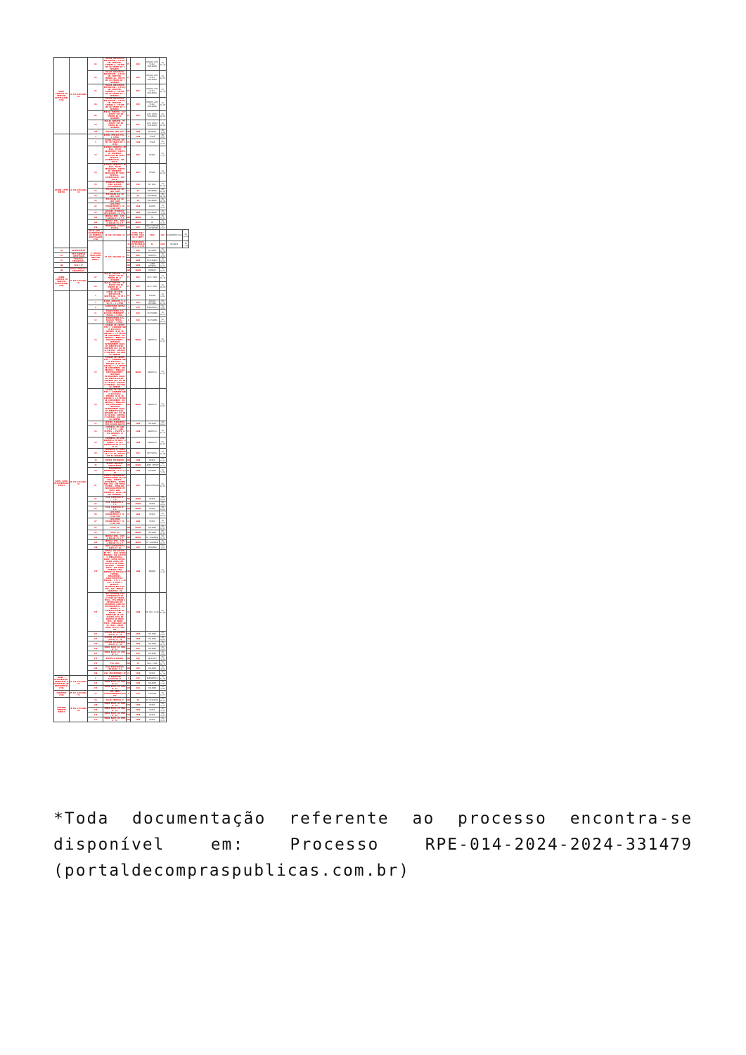| DAMIL COMERCIO DE PRODUTOS HOSPITALARES LTDA | 27.256.869/0001-08 | 63 | FRALDA GERIÁTRICA DESCARTÁVEL, C/FLOC-GEL PROTETOR, TAMANHO G. PACOTE COM NO MÍNIMO DE 7 UNIDADES. | PC | 900 | SENIOR LIFE PLUS/ FRALDASUL | R$ 11,20 | | |
| | | 64 | FRALDA GERIÁTRICA DESCARTÁVEL, C/FLOC-GEL PROTETOR, TAMANHO GG. PACOTE COM NO MÍNIMO DE 7 UNIDADES | PC | 900 | SENIOR LIFE PLUS/ FRALDASUL | R$ 11,50 | | |
| | | 65 | FRALDA GERIÁTRICA DESCARTÁVEL, C/FLOC-GEL PROTETOR, TAMANHO M. PACOTE COM NO MÍNIMO DE 7 UNIDADES. | PC | 600 | SENIOR LIFE PLUS/ FRALDASUL | R$ 11,10 | | |
| | | 66 | FRALDA GERIÁTRICA DESCARTÁVEL, C/FLOC-GEL PROTETOR, TAMANHO P. PACOTE COM NO MÍNIMO DE 7 UNIDADES. | PC | 300 | SENIOR LIFE PLUS/ FRALDASUL | R$ 11,00 | | |
| | | 68 | FRALDA INFANTIL "GG" - PACOTE COM NO MÍNIMO DE 12 UNIDADES | PC | 600 | LIFE KIDS/ FRALDASUL | R$ 10,69 | | |
| | | 70 | FRALDA INFANTIL "P" - PACOTE COM NO MÍNIMO DE 12 UNIDADES | PC | 600 | LIFE KIDS/ FRALDASUL | R$ 10,60 | | |
| | | 107 | MASCARA PFF2 N95 | UND | 2500 | NUTRIEX | R$ 1,20 | | |
| DAYANE LEITE DANTAS | 11.789.078/0001-43 | 4 | ÁLCOOL ETÍLICO 70% - 1 LITRO | L | 7200 | ITAJÁ | R$ 4,97 | | |
| | | 5 | ÁLCOOL ETÍLICO GEL 70% EM FRASCO DE 1 LITRO | FR | 7200 | ITAJÁ | R$ 9,15 | | |
| | | 19 | ALGODÃO HIDRÓFILO EM ROLO, MACIO ABSORVENTE, ISENTO DE IMPUREZAS ENVOLVIDO EM PAPEL ESPECIAL, INTERFOLHADO, COM 250 G. | UND | 800 | NÉVOA | R$ 7,76 | | |
| | | 20 | ALGODÃO HIDRÓFILO EM ROLO, MACIO ABSORVENTE, ISENTO DE IMPUREZAS ENVOLVIDO EM PAPEL ESPECIAL, INTERFOLHADO, COM 500 G. | UND | 800 | NÉVOA | R$ 12,50 | | |
| | | 23 | APARELHO MONITOR PARA GLICOSE (GLICOSÍMETRO) | KIT | 240 | ON CALL | R$ 23,93 | | |
| | | 57 | FIO NYLON 2-0 AG CORT 30MM | CX | 36 | SUPERMEDY | R$ 19,99 | | |
| | | 58 | FIO NYLON 3-0 AG CORT 30MM | CX | 36 | SUPERMEDY | R$ 19,99 | | |
| | | 59 | FIO NYLON 4-0 AG CORT 30MM | CX | 36 | SUPERMEDY | R$ 19,99 | | |
| | | 85 | LUVA PARA PROCEDIMENTO G CX C/100 UND | CX | 4800 | OLIMED | R$ 9,89 | | |
| | | 98 | MÁSCARA CIRÚRGICA DESCARTÁVEL CX C/50 | CX | 1605 | SUPERMEDY | R$ 3,20 | | |
| | | 103 | SERINGA DESC. 03ML C/AGULHA 25 X 5,5 | UND | 40000 | SR | R$ 0,14 | | |
| | | 104 | SERINGA DESC. 05ML C/AGULHA 25 X 7 | UND | 40000 | SR | R$ 0,17 | | |
| | | 156 | TERMÔMETRO CLÍNICO DIGITAL | UND | 200 | MEDLEVENSOHN / SUPERMEDY | R$ 8,65 | | |
| | | DELTA SHOP - DISTRIBUIDORA DE PRODUTOS HOSPITALARES LTDA | 19.326.524/0001-13 | 173 | PAPEL PARA ELETRO (ECG) 80 X 30MTS | ROLO | 600 | TECNOPRINT/ECG | R$ 20,62 |
| | | F. HELTON CAVALCANTE MONTEIRO EIRELI | 07.655.289/0001-54 | 49 | ESPARADRAPO ANTIALÉRGICO 10 X 4,5 CM | RL | 2400 | MISSNER | R$ 5,80 |
| 56 | ESTETOSCÓPIO | | | UND | 180 | ACCUMED | R$ 24,50 | | |
| 61 | FITA ADESIVA HOSPITALAR | | | RL | 600 | EUROCELL | R$ 4,00 | | |
| 91 | ESPÁTULA DESCARTÁVEL | | | UND | 6000 | DESCARBOX | R$ 0,08 | | |
| 106 | SCALP 27 | | | UND | 3000 | LABOR IMPORTS | R$ 0,21 | | |
| 158 | TOUCA CIRÚRGICA DESCARTÁVEL | | | UND | 12000 | EMBRAST | R$ 0,07 | | |
| KAREN COMERCIO DE PRODUTOS HOSPITALARES LTDA | 41.836.567/0001-03 | 67 | FRALDA INFANTIL "G" - PACOTE COM NO MÍNIMO DE 12 UNIDADES | PC | 900 | LIFE KIDS | R$ 10,19 | | |
| | | 69 | FRALDA INFANTIL "M" - PACOTE COM NO MÍNIMO DE 12 UNIDADES | PC | 900 | LIFE KIDS | R$ 10,09 | | |
| NATAL CLEAN DISTRIBUIDORA EIRELI | 45.377.392/0001-91 | 2 | LENÇOL DE PAPEL DESCARTÁVEL HOSPITALAR, 50 CM X 50 MTS | RL | 600 | SERIDO | R$ 8,02 | | |
| | | 3 | ÁLCOOL ABSOLUTO P.A. 99,7% - 1 LITRO | L | 480 | JALLES MACHADO | R$ 17,34 | | |
| | | 8 | CLOREXIDINA AQUOSA 20% | L | 240 | RIOQUÍMICA | R$ 4,00 | | |
| | | 11 | IODOPOVIDONA 10% SOLUÇÃO DEGERMANTE - FRASCO 1 LITRO. | L | 360 | VICPHARMA | R$ 36,34 | | |
| | | 12 | IODOPOVIDONA 10% SOLUÇÃO TÓPICA - FRASCO 1 LITRO. | L | 360 | VICPHARMA | R$ 38,34 | | |
| | | 24 | ATADURA DE CREPOM TIPO I (CONFORME NBR 14.056/2001), MEDINDO 10 CM DE LARGURA X 1,8 METROS DE COMPRIMENTO (EM REPOUSO). EMBALADA INDIVIDUALMENTE, CONSTANDO EXTERNAMENTE DADOS DE IDENTIFICAÇÃO, CONFORME RDC 185 DE 22/10/2001 (ANVISA) E PORTARIA 186/2003 DO INMETRO | UND | 10000 | ANAPOLIS | R$ 0,38 | | |
| | | 25 | ATADURA DE CREPOM TIPO I (CONFORME NBR 14.056/2001), MEDINDO 15 CM DE LARGURA X 1,8 METROS DE COMPRIMENTO (EM REPOUSO). EMBALADA INDIVIDUALMENTE, CONSTANDO EXTERNAMENTE DADOS DE IDENTIFICAÇÃO, CONFORME RDC 185 DE 22/10/2001 (ANVISA) E PORTARIA 186/2003 DO INMETRO | UND | 10000 | ANAPOLIS | R$ 0,38 | | |
| | | 26 | ATADURA DE CREPOM TIPO I (CONFORME NBR 14.056/2001), MEDINDO 20 CM DE LARGURA X 1,8 METROS DE COMPRIMENTO (EM REPOUSO). EMBALADA INDIVIDUALMENTE, CONSTANDO EXTERNAMENTE DADOS DE IDENTIFICAÇÃO, CONFORME RDC 185 DE 22/10/2001 (ANVISA) E PORTARIA 186/2003 DO INMETRO | UND | 10000 | ANAPOLIS | R$ 0,60 | | |
| | | 27 | CATETER P/OXIGÊNIO TIPO ÓCULOS ADULTO | UND | 2400 | SOLIDOR | R$ 0,83 | | |
| | | 28 | COMPRESSA DE GAZE 7,5 X 7,5 - NÃO ESTÉRIL - PACOTE C/ 500 UNIDADES 11 FIOS. | PC | 2400 | ANAPOLIS | R$ 12,11 | | |
| | | 29 | COMPRESSA DE GAZE HIDRÓFILA EM ROLO, 8 DOBRAS, 11 FIO CIRÚRGICOS/CM 91 M X 91 CM | RL | 2400 | ANAPOLIS | R$ 11,03 | | |
| | | 30 | COMPRESSA P/ CAMPO OPERATÓRIO, DIMENSÃO 50 X 45 CM, PACOTE COM 50 UNIDADES | PC | 360 | BIOTEXTIL | R$ 33,00 | | |
| | | 44 | EQUIPO MICROGOTAS | UND | 2400 | MEDIX | R$ 0,98 | | |
| | | 45 | ESCOVA CERVICAL GINECOLÓGICA | UND | 12000 | LABOR IMPORT | R$ 0,11 | | |
| | | 50 | ESPARADRAPO IMPERMEÁVEL 10 X 4,5 CM | RL | 2400 | MISSNER | R$ 5,98 | | |
| | | 81 | LANCETA DESCARTÁVEL, CONFECCIONADA EM AÇO INOX, ATÓXICA, APIROGÊNICA, PRONTA PARA USO, COM PONTA, ESTÉRIL, EMBALADA INDIVIDUALMENTE EM PAPEL GRAU CIRÚRGICO. CAIXA COM 200 UNIDADES. | CX | 300 | MEDLEVENSOHN | R$ 11,03 | | |
| | | 82 | LUVA CIRÚRGICA N° 7.0 | PAR | 12000 | MEDIX | R$ 0,86 | | |
| | | 83 | LUVA CIRÚRGICA N° 7.5 | PAR | 12000 | MEDIX | R$ 0,88 | | |
| | | 84 | LUVA CIRÚRGICA N° 8.0 | PAR | 12000 | MEDIX | R$ 0,86 | | |
| | | 86 | LUVA PARA PROCEDIMENTO M CX C/100 UND | CX | 4800 | MEDIX | R$ 9,50 | | |
| | | 87 | LUVA PARA PROCEDIMENTO P CX C/100 UND | CX | 4800 | MEDIX | R$ 9,50 | | |
| | | 97 | SCALP 21 | UND | 24000 | SOLIDOR | R$ 0,17 | | |
| | | 98 | SCALP 23 | UND | 20000 | SOLIDOR | R$ 0,16 | | |
| | | 102 | SERINGA DESC. 01ML C/AGULHA 25 X 7 | UND | 20000 | SR SALDANHA | R$ 0,15 | | |
| | | 105 | SERINGA DESC. 10ML C/AGULHA 25 X 7 | UND | 40000 | SR SALDANHA | R$ 0,25 | | |
| | | 120 | SONDA NASOGASTRICA CURTA N° 20 | UND | 200 | MEDSONDA | R$ 1,51 | | |
| | | 155 | AVENTAL DESCARTÁVEL EM TNT - GOLA CARECA FECHADO, USO CLÍNICO E AMBULATORIAL, SAÚDE, ENTRE OUTROS. MANGA LONGA COM ELÁSTICO NO PUNHO. MOLDÁVEL, TAMANHO ÚNICO. COM TIRAS EXTERNAS PARA AMARRAR NO PESCOÇO E CINTURA. DESCARTÁVEL. CARACTERÍSTICAS: MEDIDAS: 1,15 X 1,40 (ALT. X LARG.). MATERIAL: POLIPROPILENO 100% TNT. COR: BRANCO. GRAMATURA: 20 | UND | 5000 | ANAMED | R$ 1,38 | | |
| | | 157 | TIRA REAGENTE PARA DETERMINAÇÃO DE GLICOSE NO SANGUE TOTAL, UTILIZANDO A METODOLOGIA DE BIOSENSOR (ANÁLISE ELETROQUÍMICA) QUE GARANTA A ESPECIFICIDADE DO MÉTODO, COM PERMISSÃO DE UMA SEGUNDA GOTA DE AMOSTRA NA MESMA TIRA, NO MESMO TESTE. EMBALAGEM COM 50 TIRAS. MESMA MARCA DO KIT PARA HGT | CX | 2400 | ON CALL PLUS | R$ 13,00 | | |
| | | 161 | CATETER INTRAVENOSO (JELCO) N° 16 | UND | 4800 | SOLIDOR | R$ 0,65 | | |
| | | 162 | CATETER INTRAVENOSO (JELCO) N° 18 | UND | 4800 | SOLIDOR | R$ 0,69 | | |
| | | 163 | CATETER INTRAVENOSO (JELCO) N° 20 | UND | 4800 | SOLIDOR | R$ 0,71 | | |
| | | 166 | SONDA FOLEY 02 VIAS N° 12 | UND | 360 | SOLIDOR | R$ 3,85 | | |
| | | 167 | SONDA FOLEY 02 VIAS N° 14 | UND | 360 | SOLIDOR | R$ 3,85 | | |
| | | 174 | ESPECULO VAGINAL | UND | 480 | KOLPLAST | R$ 1,39 | | |
| | | 175 | FIO GUIA | UND | 20 | WELL LEAD | R$ 32,15 | | |
| | | 180 | TUBO ENDOTRAQUEAL COM BALÃO 4,0 | UND | 100 | SOLIDOR | R$ 4,64 | | |
| | | 200 | LUVA PROCEDIMENTO PP | CX | 1500 | MEDIX | R$ 12,00 | | |
| NAMED - DISTRIBUIÇÃO, IMPORTACAO E EXPORTACAO DE MEDICAMENTOS LTDA | 37.218.961/0001-39 | 9 | CLOREXIDINA ALCOÓLICA 5% | L | 120 | RIOQUÍMICA | R$ 14,00 | | |
| | | 122 | SONDA FOLEY 02 VIAS N° 22 | UND | 1500 | SOLIDOR | R$ 2,90 | | |
| | | 172 | SONDA FOLEY 02 VIAS N° 24 | UND | 480 | SOLIDOR | R$ 3,04 | | |
| PHARMOGHT LTDA | 05.251.629/0001-75 | 15 | GEL PARA ULTRASSONOGRAFIA/ECG 1KG | L | 240 | FORTGAN | R$ 8,77 | | |
| SUPREMED COMERCIO EIRELI | 10.292.279/0001-00 | 39 | COLAR CERVICAL P | UND | 30 | SS RESGATES | R$ 19,83 | | |
| | | 168 | SONDA FOLEY 02 VIAS N° 16 | UND | 1000 | MEDIX | R$ 3,35 | | |
| | | 169 | SONDA FOLEY 03 VIAS N° 18 | UND | 1000 | MEDIX | R$ 3,35 | | |
| | | 170 | SONDA FOLEY 02 VIAS N° 20 | UND | 1000 | MEDIX | R$ 3,35 | | |
| | | 171 | SONDA FOLEY 03 VIAS N° 22 | UND | 1000 | MEDIX | R$ 4,35 | | |
*Toda documentação referente ao processo encontra-se disponível em: Processo RPE-014-2024-2024-331479 (portaldecompraspublicas.com.br)